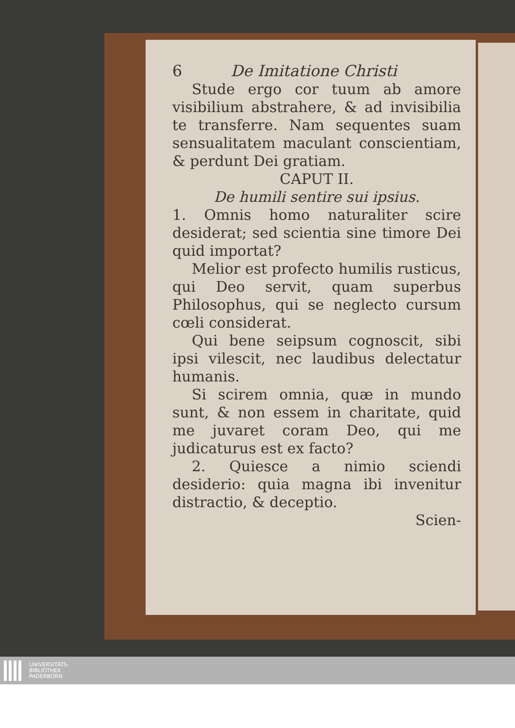6 De Imitatione Christi
Stude ergo cor tuum ab amore visibilium abstrahere, & ad invisibilia te transferre. Nam sequentes suam sensualitatem maculant conscientiam, & perdunt Dei gratiam.
CAPUT II.
De humili sentire sui ipsius.
1. Omnis homo naturaliter scire desiderat; sed scientia sine timore Dei quid importat?
Melior est profecto humilis rusticus, qui Deo servit, quam superbus Philosophus, qui se neglecto cursum cœli considerat.
Qui bene seipsum cognoscit, sibi ipsi vilescit, nec laudibus delectatur humanis.
Si scirem omnia, quæ in mundo sunt, & non essem in charitate, quid me juvaret coram Deo, qui me judicaturus est ex facto?
2. Quiesce a nimio sciendi desiderio: quia magna ibi invenitur distractio, & deceptio.
Scien-
UNIVERSITÄTS-
BIBLIOTHEK
PADERBORN